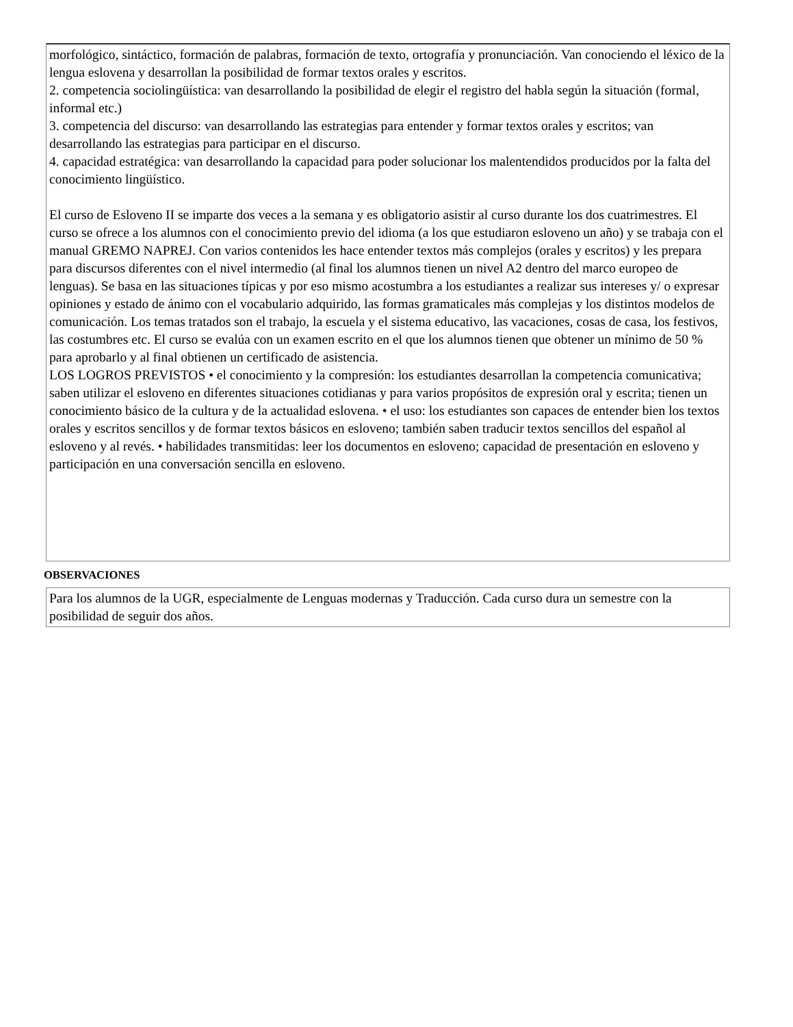morfológico, sintáctico, formación de palabras, formación de texto, ortografía y pronunciación. Van conociendo el léxico de la lengua eslovena y desarrollan la posibilidad de formar textos orales y escritos.
2. competencia sociolingüística: van desarrollando la posibilidad de elegir el registro del habla según la situación (formal, informal etc.)
3. competencia del discurso: van desarrollando las estrategias para entender y formar textos orales y escritos; van desarrollando las estrategias para participar en el discurso.
4. capacidad estratégica: van desarrollando la capacidad para poder solucionar los malentendidos producidos por la falta del conocimiento lingüístico.
El curso de Esloveno II se imparte dos veces a la semana y es obligatorio asistir al curso durante los dos cuatrimestres. El curso se ofrece a los alumnos con el conocimiento previo del idioma (a los que estudiaron esloveno un año) y se trabaja con el manual GREMO NAPREJ. Con varios contenidos les hace entender textos más complejos (orales y escritos) y les prepara para discursos diferentes con el nivel intermedio (al final los alumnos tienen un nivel A2 dentro del marco europeo de lenguas). Se basa en las situaciones típicas y por eso mismo acostumbra a los estudiantes a realizar sus intereses y/ o expresar opiniones y estado de ánimo con el vocabulario adquirido, las formas gramaticales más complejas y los distintos modelos de comunicación. Los temas tratados son el trabajo, la escuela y el sistema educativo, las vacaciones, cosas de casa, los festivos, las costumbres etc. El curso se evalúa con un examen escrito en el que los alumnos tienen que obtener un mínimo de 50 % para aprobarlo y al final obtienen un certificado de asistencia.
LOS LOGROS PREVISTOS • el conocimiento y la compresión: los estudiantes desarrollan la competencia comunicativa; saben utilizar el esloveno en diferentes situaciones cotidianas y para varios propósitos de expresión oral y escrita; tienen un conocimiento básico de la cultura y de la actualidad eslovena. • el uso: los estudiantes son capaces de entender bien los textos orales y escritos sencillos y de formar textos básicos en esloveno; también saben traducir textos sencillos del español al esloveno y al revés. • habilidades transmitidas: leer los documentos en esloveno; capacidad de presentación en esloveno y participación en una conversación sencilla en esloveno.
OBSERVACIONES
Para los alumnos de la UGR, especialmente de Lenguas modernas y Traducción. Cada curso dura un semestre con la posibilidad de seguir dos años.